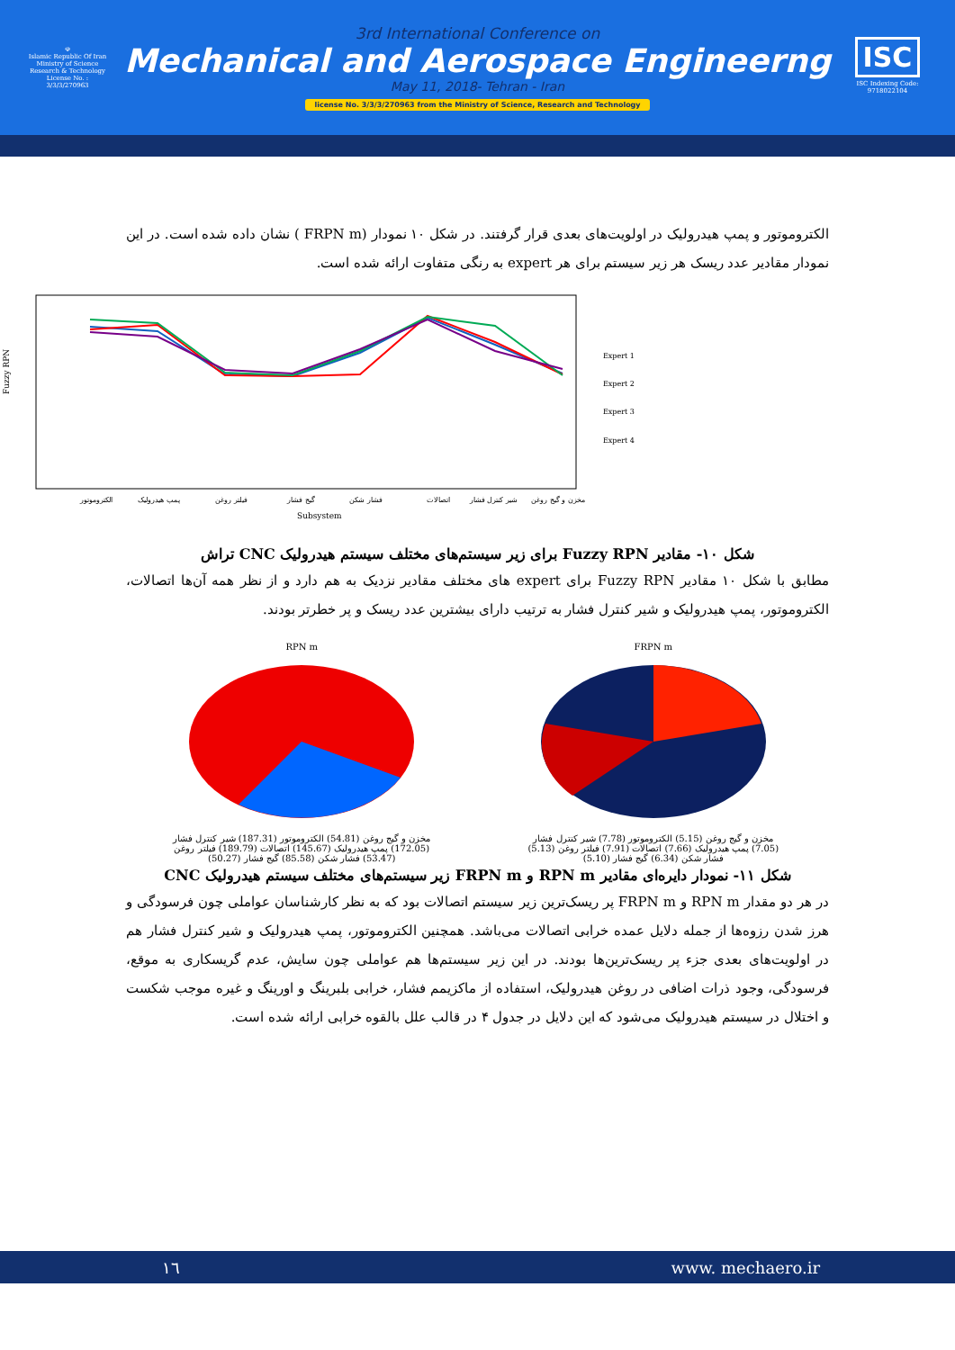☫
Islamic Republic Of Iran
Ministry of Science
Research & Technology
License No. : 3/3/3/270963
3rd International Conference on
Mechanical and Aerospace Engineerng
May 11, 2018- Tehran - Iran
license No. 3/3/3/270963 from the Ministry of Science, Research and Technology
ISC
ISC Indexing Code:
9718022104
الکتروموتور و پمپ هیدرولیک در اولویت‌های بعدی قرار گرفتند. در شکل ۱۰ نمودار (FRPN m ) نشان داده شده است. در این نمودار مقادیر عدد ریسک هر زیر سیستم برای هر expert به رنگی متفاوت ارائه شده است.
Fuzzy RPN
Expert 1
Expert 2
Expert 3
Expert 4
الکتروموتور
پمپ هیدرولیک
فیلتر روغن
گیج فشار
فشار شکن
اتصالات
شیر کنترل فشار
مخزن و گیج روغن
Subsystem
شکل ۱۰- مقادیر Fuzzy RPN برای زیر سیستم‌های مختلف سیستم هیدرولیک CNC تراش
مطابق با شکل ۱۰ مقادیر Fuzzy RPN برای expert های مختلف مقادیر نزدیک به هم دارد و از نظر همه آن‌ها اتصالات، الکتروموتور، پمپ هیدرولیک و شیر کنترل فشار به ترتیب دارای بیشترین عدد ریسک و پر خطرتر بودند.
RPN m
مخزن و گیج روغن (54.81) الکتروموتور (187.31) شیر کنترل فشار (172.05) پمپ هیدرولیک (145.67) اتصالات (189.79) فیلتر روغن (53.47) فشار شکن (85.58) گیج فشار (50.27)
FRPN m
مخزن و گیج روغن (5.15) الکتروموتور (7.78) شیر کنترل فشار (7.05) پمپ هیدرولیک (7.66) اتصالات (7.91) فیلتر روغن (5.13) فشار شکن (6.34) گیج فشار (5.10)
شکل ۱۱- نمودار دایره‌ای مقادیر RPN m و FRPN m زیر سیستم‌های مختلف سیستم هیدرولیک CNC
در هر دو مقدار RPN m و FRPN m پر ریسک‌ترین زیر سیستم اتصالات بود که به نظر کارشناسان عواملی چون فرسودگی و هرز شدن رزوه‌ها از جمله دلایل عمده خرابی اتصالات می‌باشد. همچنین الکتروموتور، پمپ هیدرولیک و شیر کنترل فشار هم در اولویت‌های بعدی جزء پر ریسک‌ترین‌ها بودند. در این زیر سیستم‌ها هم عواملی چون سایش، عدم گریسکاری به موقع، فرسودگی، وجود ذرات اضافی در روغن هیدرولیک، استفاده از ماکزیمم فشار، خرابی بلبرینگ و اورینگ و غیره موجب شکست و اختلال در سیستم هیدرولیک می‌شود که این دلایل در جدول ۴ در قالب علل بالقوه خرابی ارائه شده است.
١٦ www. mechaero.ir